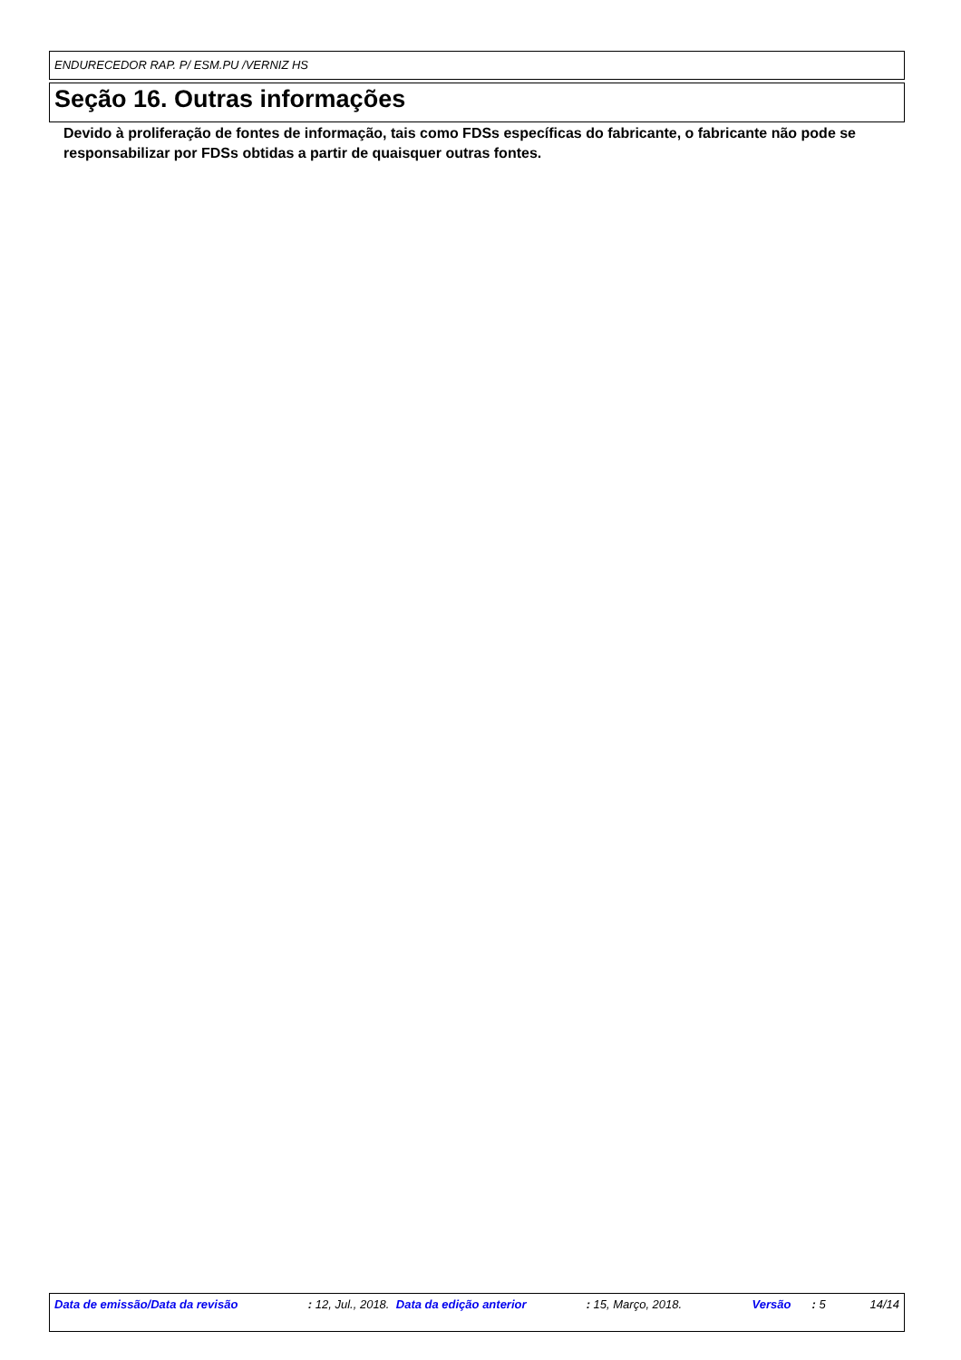ENDURECEDOR RAP. P/ ESM.PU /VERNIZ HS
Seção 16. Outras informações
Devido à proliferação de fontes de informação, tais como FDSs específicas do fabricante, o fabricante não pode se responsabilizar por FDSs obtidas a partir de quaisquer outras fontes.
Data de emissão/Data da revisão : 12, Jul., 2018.
Data da edição anterior : 15, Março, 2018. Versão : 5 14/14